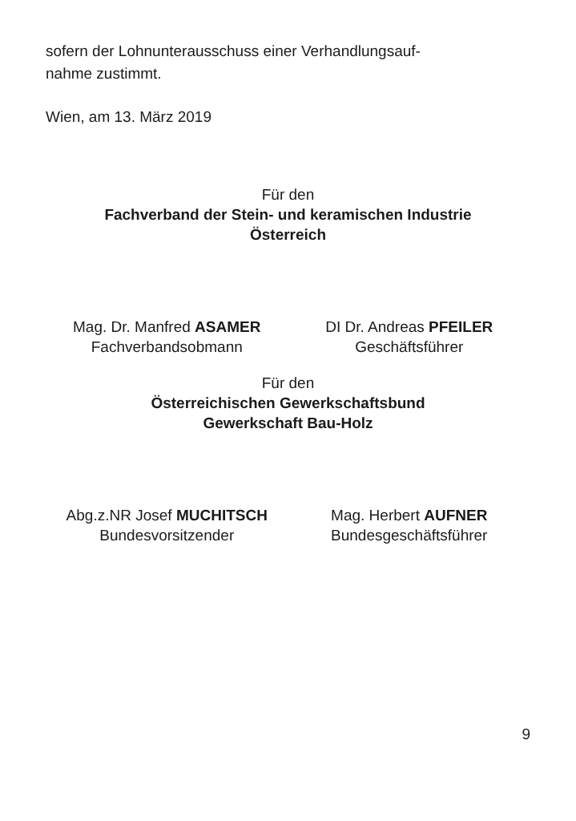sofern der Lohnunterausschuss einer Verhandlungsauf-
nahme zustimmt.
Wien, am 13. März 2019
Für den
Fachverband der Stein- und keramischen Industrie
Österreich
Mag. Dr. Manfred ASAMER
Fachverbandsobmann
DI Dr. Andreas PFEILER
Geschäftsführer
Für den
Österreichischen Gewerkschaftsbund
Gewerkschaft Bau-Holz
Abg.z.NR Josef MUCHITSCH
Bundesvorsitzender
Mag. Herbert AUFNER
Bundesgeschäftsführer
9